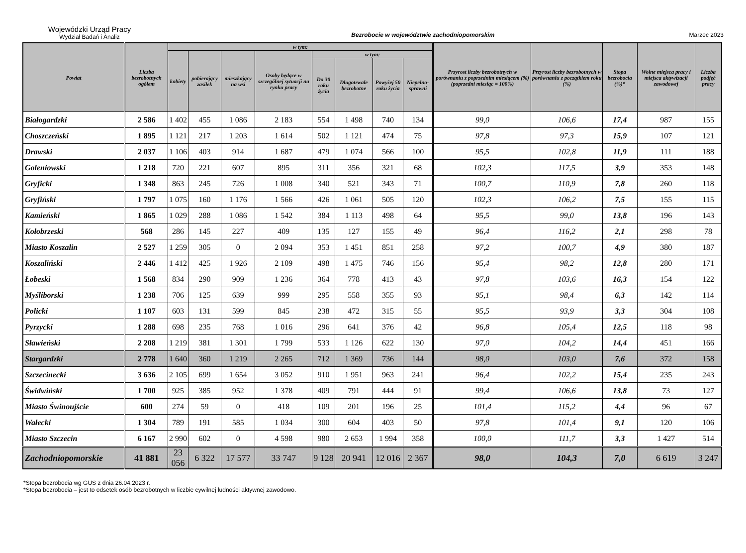Wojewódzki Urząd Pracy
Wydział Badań i Analiz
Bezrobocie w województwie zachodniopomorskim
Marzec 2023
| Powiat | Liczba bezrobotnych ogółem | w tym: | | | | | | | | Przyrost liczby bezrobotnych w porównaniu z poprzednim miesiącem (%) (poprzedni miesiąc = 100%) | Przyrost liczby bezrobotnych w porównaniu z początkiem roku (%) | Stopa bezrobocia (%)* | Wolne miejsca pracy i miejsca aktywizacji zawodowej | Liczba podjęć pracy |
| --- | --- | --- | --- | --- | --- | --- | --- | --- | --- | --- | --- | --- | --- | --- |
| | | kobiety | pobierający zasiłek | mieszkający na wsi | Osoby będące w szczególnej sytuacji na rynku pracy | w tym: | | | | | | | | |
| | | | | | | Do 30 roku życia | Długotrwale bezrobotne | Powyżej 50 roku życia | Niepełno-sprawni | | | | | |
| Białogardzki | 2 586 | 1 402 | 455 | 1 086 | 2 183 | 554 | 1 498 | 740 | 134 | 99,0 | 106,6 | 17,4 | 987 | 155 |
| Choszczeński | 1 895 | 1 121 | 217 | 1 203 | 1 614 | 502 | 1 121 | 474 | 75 | 97,8 | 97,3 | 15,9 | 107 | 121 |
| Drawski | 2 037 | 1 106 | 403 | 914 | 1 687 | 479 | 1 074 | 566 | 100 | 95,5 | 102,8 | 11,9 | 111 | 188 |
| Goleniowski | 1 218 | 720 | 221 | 607 | 895 | 311 | 356 | 321 | 68 | 102,3 | 117,5 | 3,9 | 353 | 148 |
| Gryficki | 1 348 | 863 | 245 | 726 | 1 008 | 340 | 521 | 343 | 71 | 100,7 | 110,9 | 7,8 | 260 | 118 |
| Gryfiński | 1 797 | 1 075 | 160 | 1 176 | 1 566 | 426 | 1 061 | 505 | 120 | 102,3 | 106,2 | 7,5 | 155 | 115 |
| Kamieński | 1 865 | 1 029 | 288 | 1 086 | 1 542 | 384 | 1 113 | 498 | 64 | 95,5 | 99,0 | 13,8 | 196 | 143 |
| Kołobrzeski | 568 | 286 | 145 | 227 | 409 | 135 | 127 | 155 | 49 | 96,4 | 116,2 | 2,1 | 298 | 78 |
| Miasto Koszalin | 2 527 | 1 259 | 305 | 0 | 2 094 | 353 | 1 451 | 851 | 258 | 97,2 | 100,7 | 4,9 | 380 | 187 |
| Koszaliński | 2 446 | 1 412 | 425 | 1 926 | 2 109 | 498 | 1 475 | 746 | 156 | 95,4 | 98,2 | 12,8 | 280 | 171 |
| Łobeski | 1 568 | 834 | 290 | 909 | 1 236 | 364 | 778 | 413 | 43 | 97,8 | 103,6 | 16,3 | 154 | 122 |
| Myśliborski | 1 238 | 706 | 125 | 639 | 999 | 295 | 558 | 355 | 93 | 95,1 | 98,4 | 6,3 | 142 | 114 |
| Policki | 1 107 | 603 | 131 | 599 | 845 | 238 | 472 | 315 | 55 | 95,5 | 93,9 | 3,3 | 304 | 108 |
| Pyrzycki | 1 288 | 698 | 235 | 768 | 1 016 | 296 | 641 | 376 | 42 | 96,8 | 105,4 | 12,5 | 118 | 98 |
| Sławieński | 2 208 | 1 219 | 381 | 1 301 | 1 799 | 533 | 1 126 | 622 | 130 | 97,0 | 104,2 | 14,4 | 451 | 166 |
| Stargardzki | 2 778 | 1 640 | 360 | 1 219 | 2 265 | 712 | 1 369 | 736 | 144 | 98,0 | 103,0 | 7,6 | 372 | 158 |
| Szczecinecki | 3 636 | 2 105 | 699 | 1 654 | 3 052 | 910 | 1 951 | 963 | 241 | 96,4 | 102,2 | 15,4 | 235 | 243 |
| Świdwiński | 1 700 | 925 | 385 | 952 | 1 378 | 409 | 791 | 444 | 91 | 99,4 | 106,6 | 13,8 | 73 | 127 |
| Miasto Świnoujście | 600 | 274 | 59 | 0 | 418 | 109 | 201 | 196 | 25 | 101,4 | 115,2 | 4,4 | 96 | 67 |
| Wałecki | 1 304 | 789 | 191 | 585 | 1 034 | 300 | 604 | 403 | 50 | 97,8 | 101,4 | 9,1 | 120 | 106 |
| Miasto Szczecin | 6 167 | 2 990 | 602 | 0 | 4 598 | 980 | 2 653 | 1 994 | 358 | 100,0 | 111,7 | 3,3 | 1 427 | 514 |
| Zachodniopomorskie | 41 881 | 23 056 | 6 322 | 17 577 | 33 747 | 9 128 | 20 941 | 12 016 | 2 367 | 98,0 | 104,3 | 7,0 | 6 619 | 3 247 |
*Stopa bezrobocia wg GUS z dnia 26.04.2023 r.
*Stopa bezrobocia – jest to odsetek osób bezrobotnych w liczbie cywilnej ludności aktywnej zawodowo.